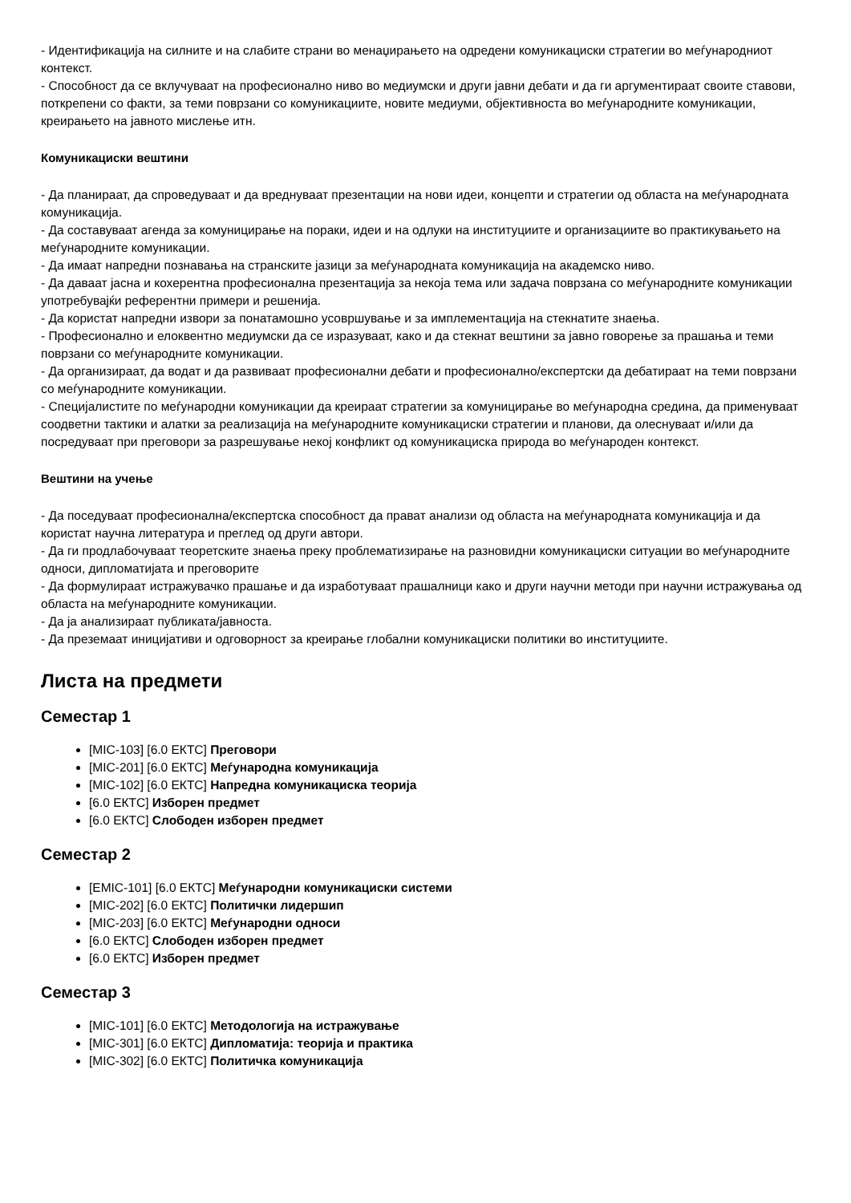- Идентификација на силните и на слабите страни во менаџирањето на одредени комуникациски стратегии во меѓународниот контекст.
- Способност да се вклучуваат на професионално ниво во медиумски и други јавни дебати и да ги аргументираат своите ставови, поткрепени со факти, за теми поврзани со комуникациите, новите медиуми, објективноста во меѓународните комуникации, креирањето на јавното мислење итн.
Комуникациски вештини
- Да планираат, да спроведуваат и да вреднуваат презентации на нови идеи, концепти и стратегии од областа на меѓународната комуникација.
- Да составуваат агенда за комуницирање на пораки, идеи и на одлуки на институциите и организациите во практикувањето на меѓународните комуникации.
- Да имаат напредни познавања на странските јазици за меѓународната комуникација на академско ниво.
- Да даваат јасна и кохерентна професионална презентација за некоја тема или задача поврзана со меѓународните комуникации употребувајќи референтни примери и решенија.
- Да користат напредни извори за понатамошно усовршување и за имплементација на стекнатите знаења.
- Професионално и елоквентно медиумски да се изразуваат, како и да стекнат вештини за јавно говорење за прашања и теми поврзани со меѓународните комуникации.
- Да организираат, да водат и да развиваат професионални дебати и професионално/експертски да дебатираат на теми поврзани со меѓународните комуникации.
- Специјалистите по меѓународни комуникации да креираат стратегии за комуницирање во меѓународна средина, да применуваат соодветни тактики и алатки за реализација на меѓународните комуникациски стратегии и планови, да олеснуваат и/или да посредуваат при преговори за разрешување некој конфликт од комуникациска природа во меѓународен контекст.
Вештини на учење
- Да поседуваат професионална/експертска способност да прават анализи од областа на меѓународната комуникација и да користат научна литература и преглед од други автори.
- Да ги продлабочуваат теоретските знаења преку проблематизирање на разновидни комуникациски ситуации во меѓународните односи, дипломатијата и преговорите
- Да формулираат истражувачко прашање и да изработуваат прашалници како и други научни методи при научни истражувања од областа на меѓународните комуникации.
- Да ја анализираат публиката/јавноста.
- Да преземаат иницијативи и одговорност за креирање глобални комуникациски политики во институциите.
Листа на предмети
Семестар 1
[MIC-103] [6.0 ЕКТС] Преговори
[MIC-201] [6.0 ЕКТС] Меѓународна комуникација
[MIC-102] [6.0 ЕКТС] Напредна комуникациска теорија
[6.0 ЕКТС] Изборен предмет
[6.0 ЕКТС] Слободен изборен предмет
Семестар 2
[EMIC-101] [6.0 ЕКТС] Меѓународни комуникациски системи
[MIC-202] [6.0 ЕКТС] Политички лидершип
[MIC-203] [6.0 ЕКТС] Меѓународни односи
[6.0 ЕКТС] Слободен изборен предмет
[6.0 ЕКТС] Изборен предмет
Семестар 3
[MIC-101] [6.0 ЕКТС] Методологија на истражување
[MIC-301] [6.0 ЕКТС] Дипломатија: теорија и практика
[MIC-302] [6.0 ЕКТС] Политичка комуникација